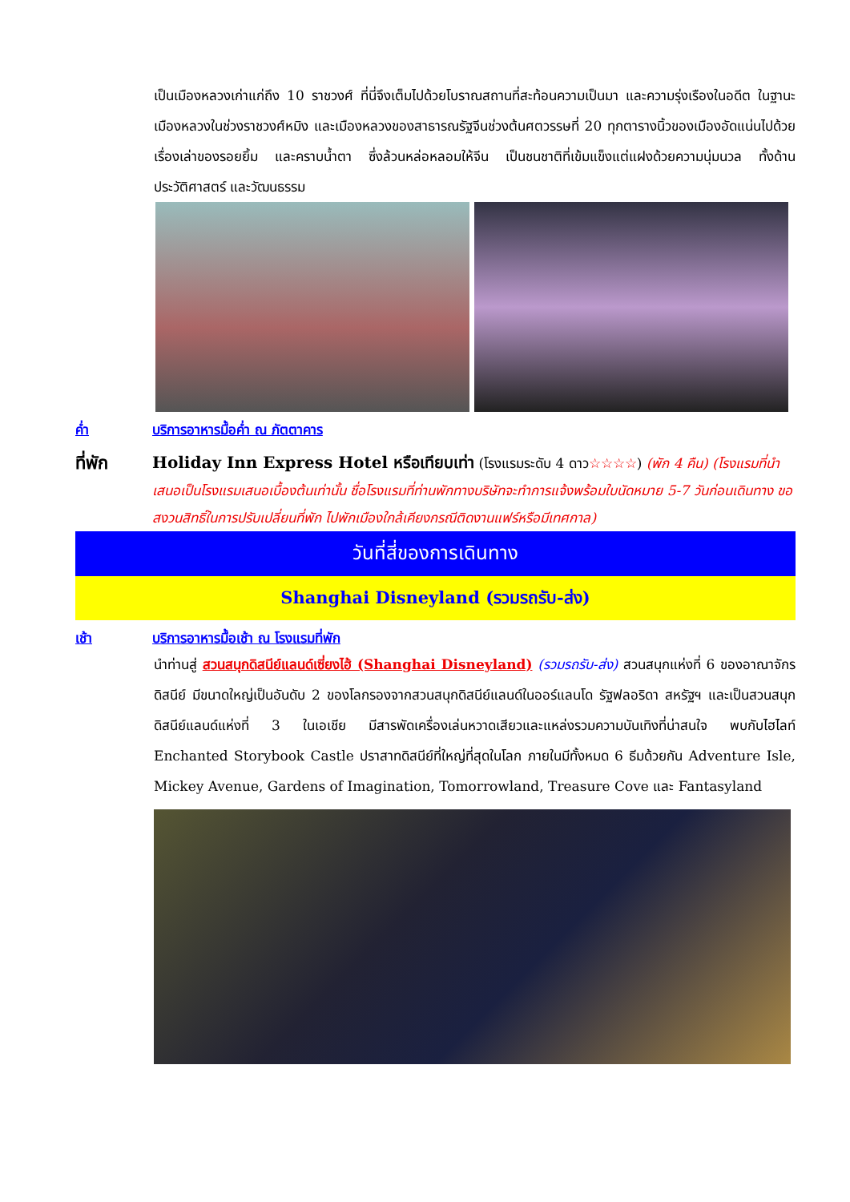เป็นเมืองหลวงเก่าแก่ถึง 10 ราชวงศ์ ที่นี่จึงเต็มไปด้วยโบราณสถานที่สะท้อนความเป็นมา และความรุ่งเรืองในอดีต ในฐานะเมืองหลวงในช่วงราชวงศ์หมิง และเมืองหลวงของสาธารณรัฐจีนช่วงต้นศตวรรษที่ 20 ทุกตารางนิ้วของเมืองอัดแน่นไปด้วยเรื่องเล่าของรอยยิ้ม และคราบน้ำตา ซึ่งล้วนหล่อหลอมให้จีน เป็นชนชาติที่เข้มแข็งแต่แฝงด้วยความนุ่มนวล ทั้งด้านประวัติศาสตร์ และวัฒนธรรม
ค่ำ บริการอาหารมื้อค่ำ ณ ภัตตาคาร
ที่พัก Holiday Inn Express Hotel หรือเทียบเท่า (โรงแรมระดับ 4 ดาว☆☆☆☆) (พัก 4 คืน) (โรงแรมที่นำเสนอเป็นโรงแรมเสนอเบื้องต้นเท่านั้น ชื่อโรงแรมที่ท่านพักทางบริษัทจะทำการแจ้งพร้อมใบนัดหมาย 5-7 วันก่อนเดินทาง ขอสงวนสิทธิ์ในการปรับเปลี่ยนที่พัก ไปพักเมืองใกล้เคียงกรณีติดงานแฟร์หรือมีเทศกาล)
วันที่สี่ของการเดินทาง
Shanghai Disneyland (รวมรถรับ-ส่ง)
เช้า บริการอาหารมื้อเช้า ณ โรงแรมที่พัก
นำท่านสู่ สวนสนุกดิสนีย์แลนด์เซี่ยงไฮ้ (Shanghai Disneyland) (รวมรถรับ-ส่ง) สวนสนุกแห่งที่ 6 ของอาณาจักรดิสนีย์ มีขนาดใหญ่เป็นอันดับ 2 ของโลกรองจากสวนสนุกดิสนีย์แลนด์ในออร์แลนโด รัฐฟลอริดา สหรัฐฯ และเป็นสวนสนุกดิสนีย์แลนด์แห่งที่ 3 ในเอเชีย มีสารพัดเครื่องเล่นหวาดเสียวและแหล่งรวมความบันเทิงที่น่าสนใจ พบกับไฮไลท์ Enchanted Storybook Castle ปราสาทดิสนีย์ที่ใหญ่ที่สุดในโลก ภายในมีทั้งหมด 6 ธีมด้วยกัน Adventure Isle, Mickey Avenue, Gardens of Imagination, Tomorrowland, Treasure Cove และ Fantasyland